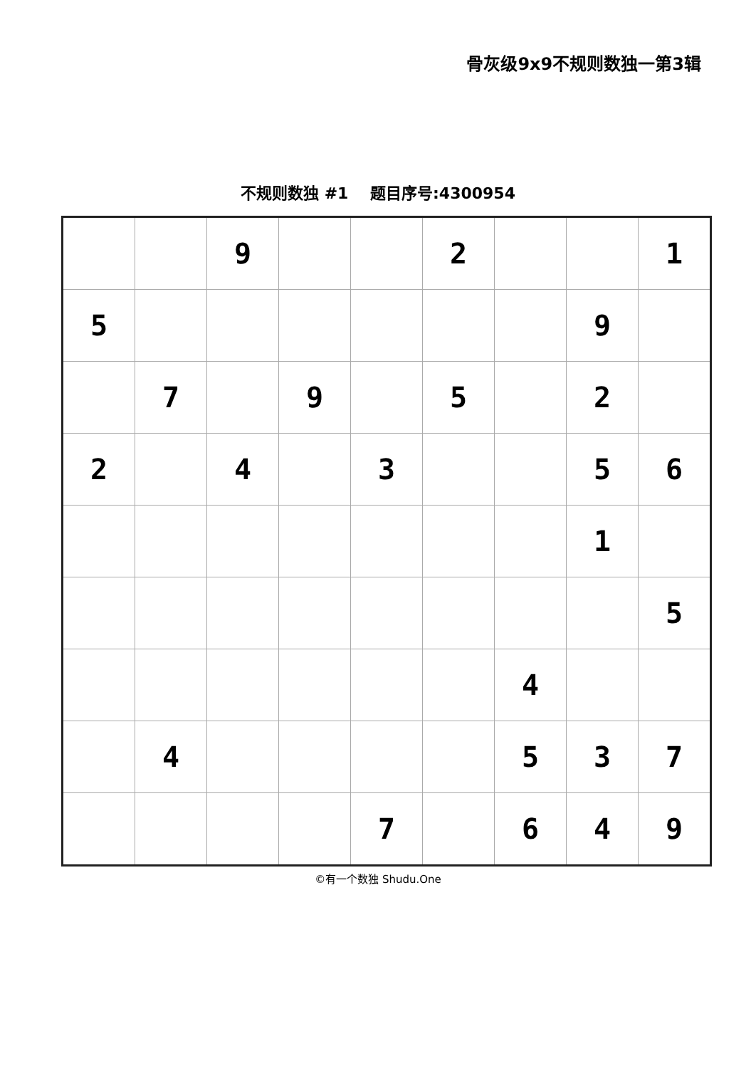骨灰级9x9不规则数独一第3辑
不规则数独 #1 题目序号:4300954
| | | 9 | | | 2 | | | 1 |
| 5 | | | | | | | 9 | |
| | 7 | | 9 | | 5 | | 2 | |
| 2 | | 4 | | 3 | | | 5 | 6 |
| | | | | | | | 1 | |
| | | | | | | | | 5 |
| | | | | | | 4 | | |
| | 4 | | | | | 5 | 3 | 7 |
| | | | | 7 | | 6 | 4 | 9 |
©有一个数独 Shudu.One